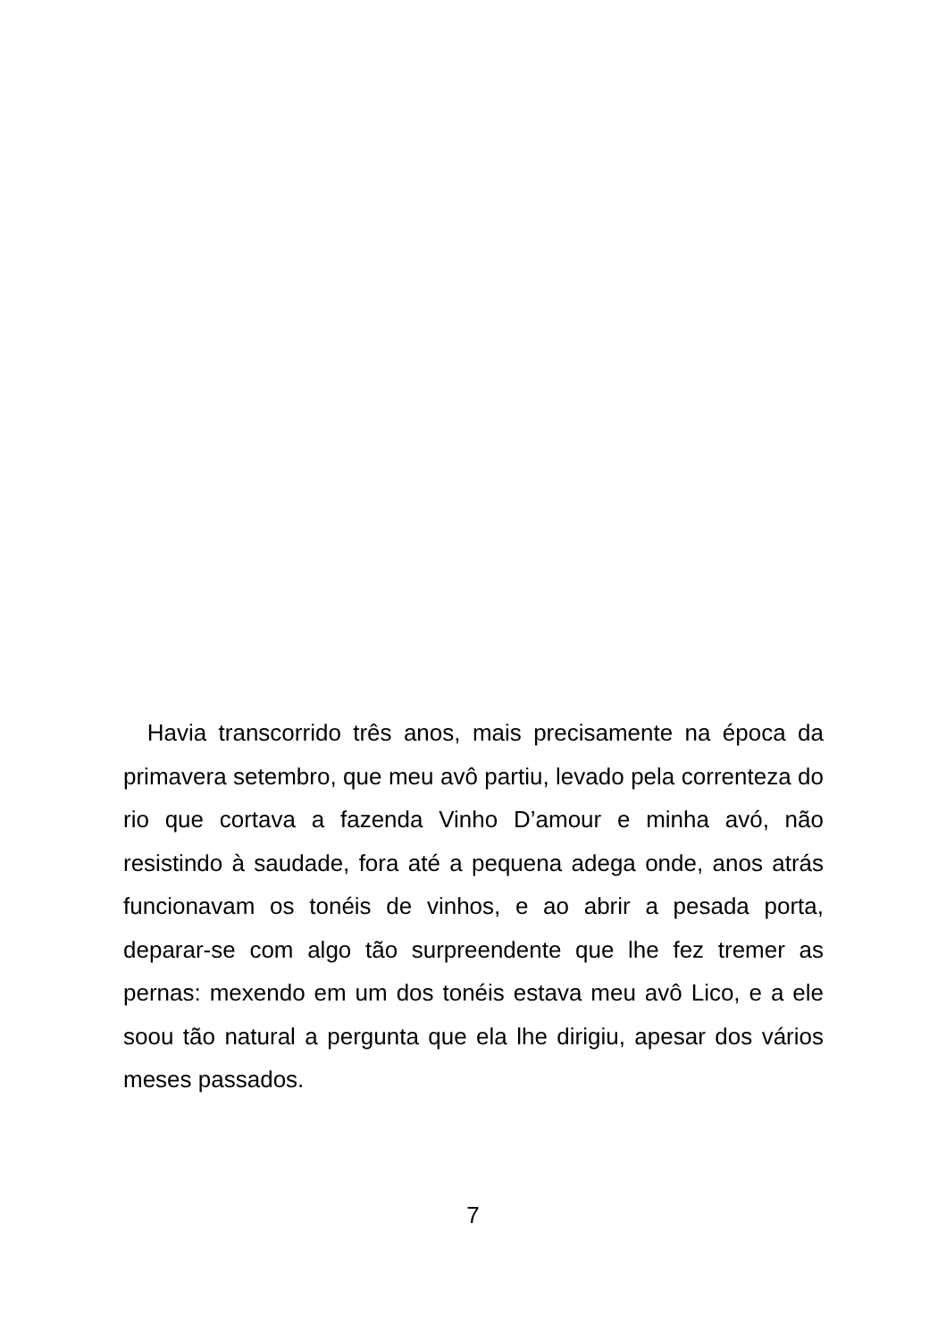Havia transcorrido três anos, mais precisamente na época da primavera setembro, que meu avô partiu, levado pela correnteza do rio que cortava a fazenda Vinho D’amour e minha avó, não resistindo à saudade, fora até a pequena adega onde, anos atrás funcionavam os tonéis de vinhos, e ao abrir a pesada porta, deparar-se com algo tão surpreendente que lhe fez tremer as pernas: mexendo em um dos tonéis estava meu avô Lico, e a ele soou tão natural a pergunta que ela lhe dirigiu, apesar dos vários meses passados.
7